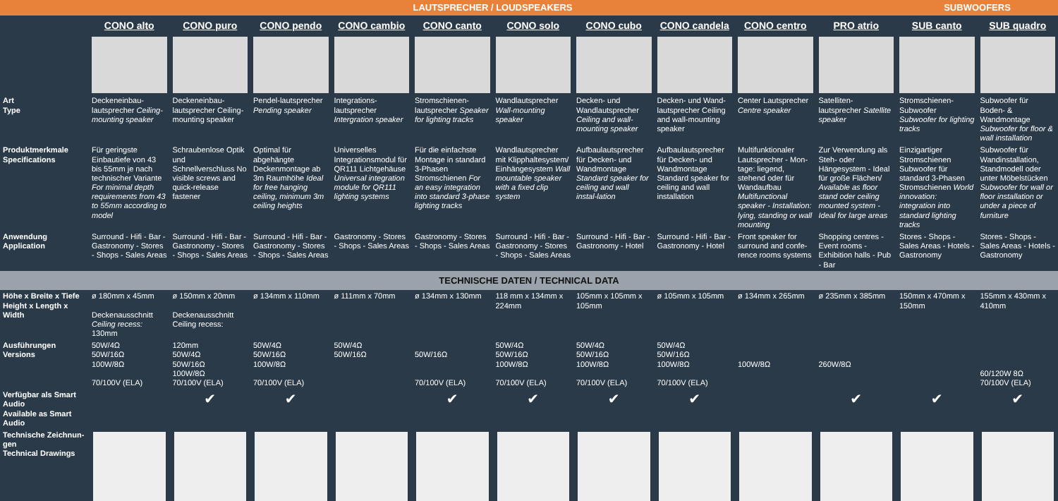| | LAUTSPRECHER / LOUDSPEAKERS | | | | | | | | | | SUBWOOFERS | |
| --- | --- | --- | --- | --- | --- | --- | --- | --- | --- | --- | --- | --- |
| | CONO alto | CONO puro | CONO pendo | CONO cambio | CONO canto | CONO solo | CONO cubo | CONO candela | CONO centro | PRO atrio | SUB canto | SUB quadro |
| Art Type | Deckeneinbau-lautsprecher Ceiling-mounting speaker | Deckeneinbau-lautsprecher Ceiling-mounting speaker | Pendel-lautsprecher Pending speaker | Integrations-lautsprecher Intergration speaker | Stromschienen-lautsprecher Speaker for lighting tracks | Wandlautsprecher Wall-mounting speaker | Decken- und Wandlautsprecher Ceiling and wall-mounting speaker | Decken- und Wand-lautsprecher Ceiling and wall-mounting speaker | Center Lautsprecher Centre speaker | Satelliten-lautsprecher Satellite speaker | Stromschienen-Subwoofer Subwoofer for lighting tracks | Subwoofer für Boden- & Wandmontage Subwoofer for floor & wall installation |
| Produktmerkmale Specifications | Für geringste Einbautiefe von 43 bis 55mm je nach technischer Variante For minimal depth requirements from 43 to 55mm according to model | Schraubenlose Optik und Schnellverschluss No visible screws and quick-release fastener | Optimal für abgehängte Deckenmontage ab 3m Raumhöhe Ideal for free hanging ceiling, minimum 3m ceiling heights | Universelles Integrationsmodul für QR111 Lichtgehäuse Universal integration module for QR111 lighting systems | Für die einfachste Montage in standard 3-Phasen Stromschienen For an easy integration into standard 3-phase lighting tracks | Wandlautsprecher mit Klipphaltesystem/ Einhängesystem Wall mountable speaker with a fixed clip system | Aufbaulautsprecher für Decken- und Wandmontage Standard speaker for ceiling and wall instal-lation | Aufbaulautsprecher für Decken- und Wandmontage Standard speaker for ceiling and wall installation | Multifunktionaler Lautsprecher - Mon-tage: liegend, stehend oder für Wandaufbau Multifunctional speaker - Installation: lying, standing or wall mounting | Zur Verwendung als Steh- oder Hängesystem - Ideal für große Flächen/ Available as floor stand oder ceiling mounted system - Ideal for large areas | Einzigartiger Stromschienen Subwoofer für standard 3-Phasen Stromschienen World innovation: integration into standard lighting tracks | Subwoofer für Wandinstallation, Standmodell oder unter Möbelstücken Subwoofer for wall or floor installation or under a piece of furniture |
| Anwendung Application | Surround - Hifi - Bar - Gastronomy - Stores - Shops - Sales Areas | Surround - Hifi - Bar - Gastronomy - Stores - Shops - Sales Areas | Surround - Hifi - Bar - Gastronomy - Stores - Shops - Sales Areas | Gastronomy - Stores - Shops - Sales Areas | Gastronomy - Stores - Shops - Sales Areas | Surround - Hifi - Bar - Gastronomy - Stores - Shops - Sales Areas | Surround - Hifi - Bar - Gastronomy - Hotel | Surround - Hifi - Bar - Gastronomy - Hotel | Front speaker for surround and confe-rence rooms systems | Shopping centres - Event rooms - Exhibition halls - Pub - Bar | Stores - Shops - Sales Areas - Hotels - Gastronomy | Stores - Shops - Sales Areas - Hotels - Gastronomy |
| TECHNISCHE DATEN / TECHNICAL DATA | | | | | | | | | | | | |
| Höhe x Breite x Tiefe Height x Length x Width | ø 180mm x 45mm Deckenausschnitt Ceiling recess: 130mm | ø 150mm x 20mm Deckenausschnitt Ceiling recess: | ø 134mm x 110mm | ø 111mm x 70mm | ø 134mm x 130mm | 118 mm x 134mm x 224mm | 105mm x 105mm x 105mm | ø 105mm x 105mm | ø 134mm x 265mm | ø 235mm x 385mm | 150mm x 470mm x 150mm | 155mm x 430mm x 410mm |
| Ausführungen Versions | 50W/4Ω 50W/16Ω 100W/8Ω 70/100V (ELA) | 120mm 50W/4Ω 50W/16Ω 100W/8Ω 70/100V (ELA) | 50W/4Ω 50W/16Ω 100W/8Ω 70/100V (ELA) | 50W/4Ω 50W/16Ω | 50W/16Ω 70/100V (ELA) | 50W/4Ω 50W/16Ω 100W/8Ω 70/100V (ELA) | 50W/4Ω 50W/16Ω 100W/8Ω 70/100V (ELA) | 50W/4Ω 50W/16Ω 100W/8Ω 70/100V (ELA) | 100W/8Ω | 260W/8Ω | | 60/120W 8Ω 70/100V (ELA) |
| Verfügbar als Smart Audio Available as Smart Audio | | ✔ | ✔ | | ✔ | ✔ | ✔ | ✔ | | ✔ | ✔ | ✔ |
| Technische Zeichnun-gen Technical Drawings | | | | | | | | | | | | |